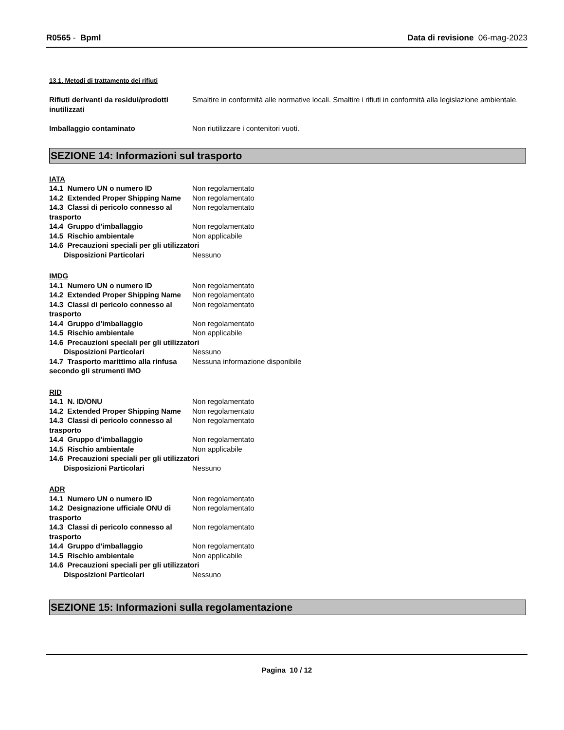R0565 - Bpml Data di revisione 06-mag-2023
13.1. Metodi di trattamento dei rifiuti
Rifiuti derivanti da residui/prodotti inutilizzati
Smaltire in conformità alle normative locali. Smaltire i rifiuti in conformità alla legislazione ambientale.
Imballaggio contaminato Non riutilizzare i contenitori vuoti.
SEZIONE 14: Informazioni sul trasporto
IATA
14.1 Numero UN o numero ID Non regolamentato
14.2 Extended Proper Shipping Name
Non regolamentato
14.3 Classi di pericolo connesso al trasporto
Non regolamentato
14.4 Gruppo d’imballaggio Non regolamentato
14.5 Rischio ambientale Non applicabile
14.6 Precauzioni speciali per gli utilizzatori
Disposizioni Particolari Nessuno
IMDG
14.1 Numero UN o numero ID Non regolamentato
14.2 Extended Proper Shipping Name
Non regolamentato
14.3 Classi di pericolo connesso al trasporto
Non regolamentato
14.4 Gruppo d’imballaggio Non regolamentato
14.5 Rischio ambientale Non applicabile
14.6 Precauzioni speciali per gli utilizzatori
Disposizioni Particolari Nessuno
14.7 Trasporto marittimo alla rinfusa secondo gli strumenti IMO
Nessuna informazione disponibile
RID
14.1 N. ID/ONU Non regolamentato
14.2 Extended Proper Shipping Name
Non regolamentato
14.3 Classi di pericolo connesso al trasporto
Non regolamentato
14.4 Gruppo d’imballaggio Non regolamentato
14.5 Rischio ambientale Non applicabile
14.6 Precauzioni speciali per gli utilizzatori
Disposizioni Particolari Nessuno
ADR
14.1 Numero UN o numero ID Non regolamentato
14.2 Designazione ufficiale ONU di trasporto
Non regolamentato
14.3 Classi di pericolo connesso al trasporto
Non regolamentato
14.4 Gruppo d’imballaggio Non regolamentato
14.5 Rischio ambientale Non applicabile
14.6 Precauzioni speciali per gli utilizzatori
Disposizioni Particolari Nessuno
SEZIONE 15: Informazioni sulla regolamentazione
Pagina 10 / 12